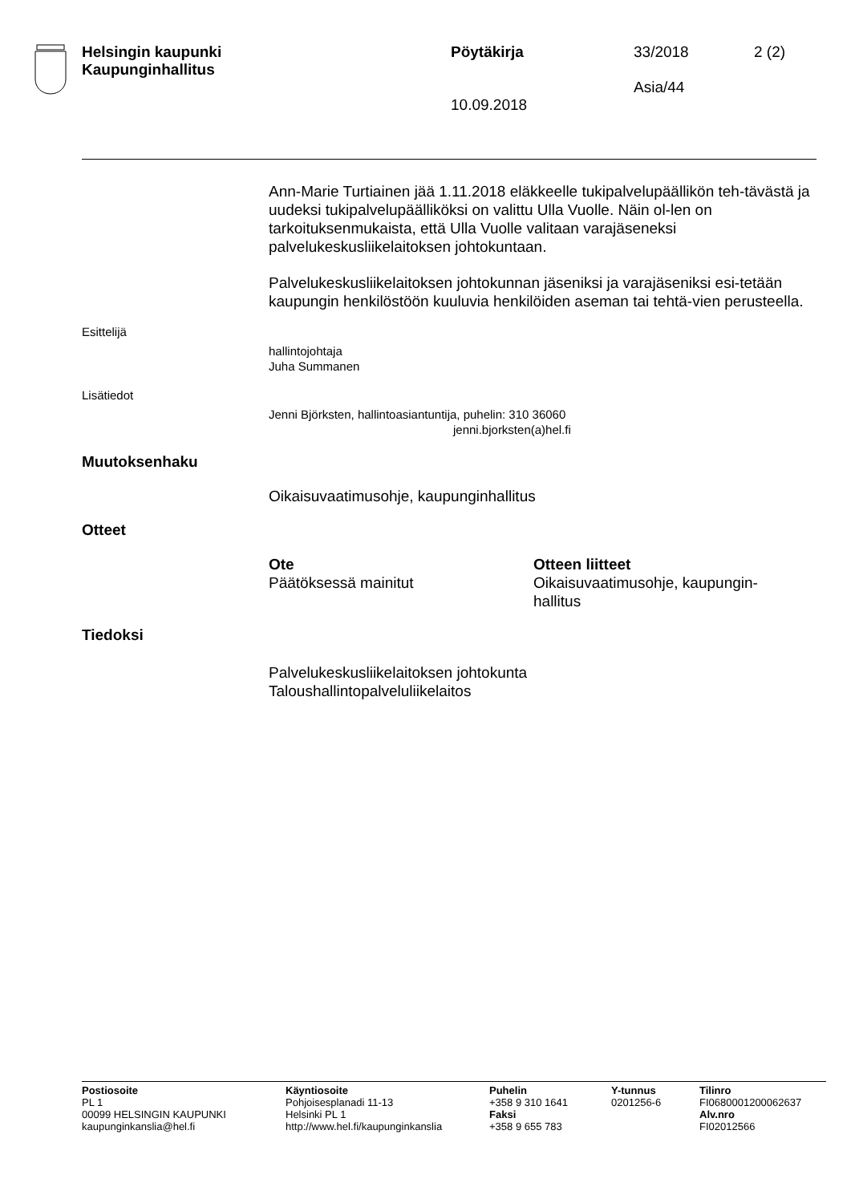Helsingin kaupunki
Kaupunginhallitus
Pöytäkirja
10.09.2018
33/2018 2 (2)
Asia/44
Ann-Marie Turtiainen jää 1.11.2018 eläkkeelle tukipalvelupäällikön teh-tävästä ja uudeksi tukipalvelupäälliköksi on valittu Ulla Vuolle. Näin ol-len on tarkoituksenmukaista, että Ulla Vuolle valitaan varajäseneksi palvelukeskusliikelaitoksen johtokuntaan.
Palvelukeskusliikelaitoksen johtokunnan jäseniksi ja varajäseniksi esi-tetään kaupungin henkilöstöön kuuluvia henkilöiden aseman tai tehtä-vien perusteella.
Esittelijä
hallintojohtaja
Juha Summanen
Lisätiedot
Jenni Björksten, hallintoasiantuntija, puhelin: 310 36060
jenni.bjorksten(a)hel.fi
Muutoksenhaku
Oikaisuvaatimusohje, kaupunginhallitus
Otteet
Ote
Päätöksessä mainitut
Otteen liitteet
Oikaisuvaatimusohje, kaupungin-hallitus
Tiedoksi
Palvelukeskusliikelaitoksen johtokunta
Taloushallintopalveluliikelaitos
Postiosoite
PL 1
00099 HELSINGIN KAUPUNKI
kaupunginkanslia@hel.fi
Käyntiosoite
Pohjoisesplanadi 11-13
Helsinki PL 1
http://www.hel.fi/kaupunginkanslia
Puhelin
+358 9 310 1641
Faksi
+358 9 655 783
Y-tunnus
0201256-6
Tilinro
FI0680001200062637
Alv.nro
FI02012566